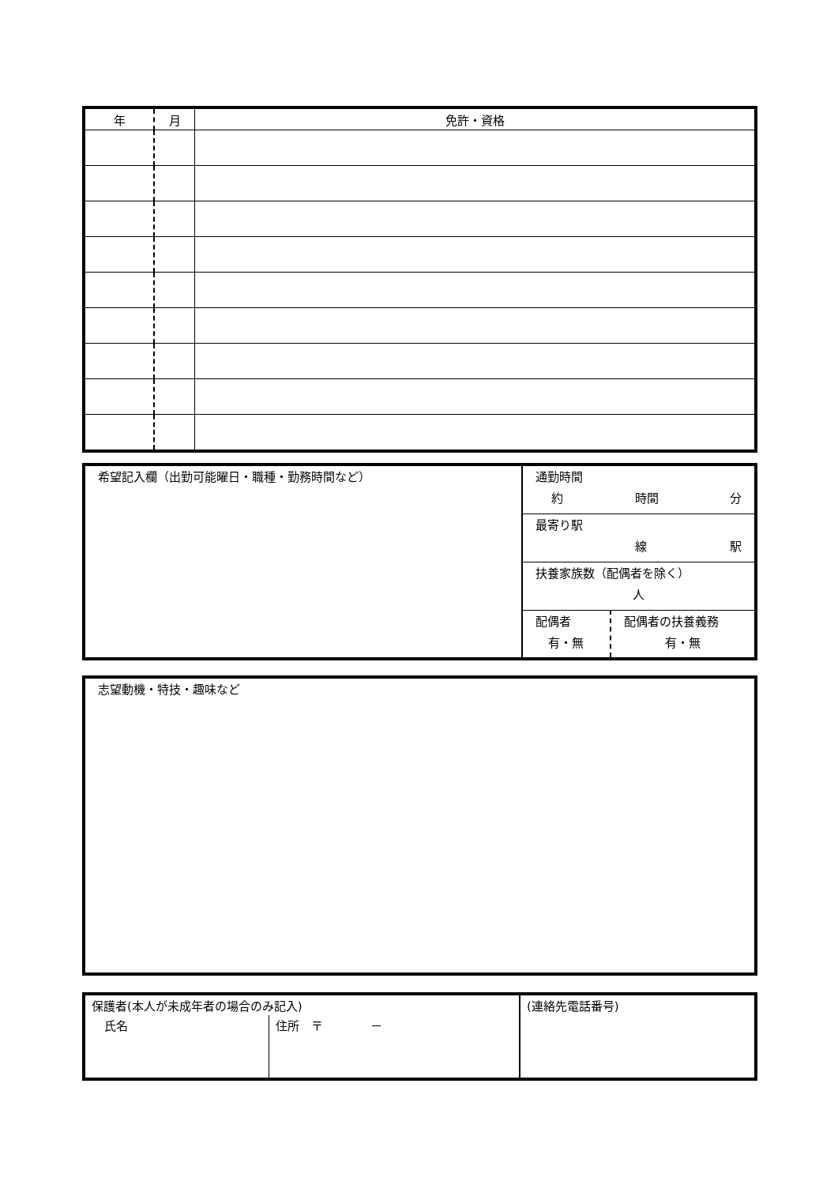| 年 | 月 | 免許・資格 |
| --- | --- | --- |
| 希望記入欄（出勤可能曜日・職種・勤務時間など） | 通勤時間 約 時間 分 | |
| | 最寄り駅 線 駅 | |
| | 扶養家族数（配偶者を除く） 人 | |
| | 配偶者 有・無 | 配偶者の扶養義務 有・無 |
| 志望動機・特技・趣味など |
| 保護者(本人が未成年者の場合のみ記入) | | (連絡先電話番号) |
| 氏名 | 住所 〒 － | |